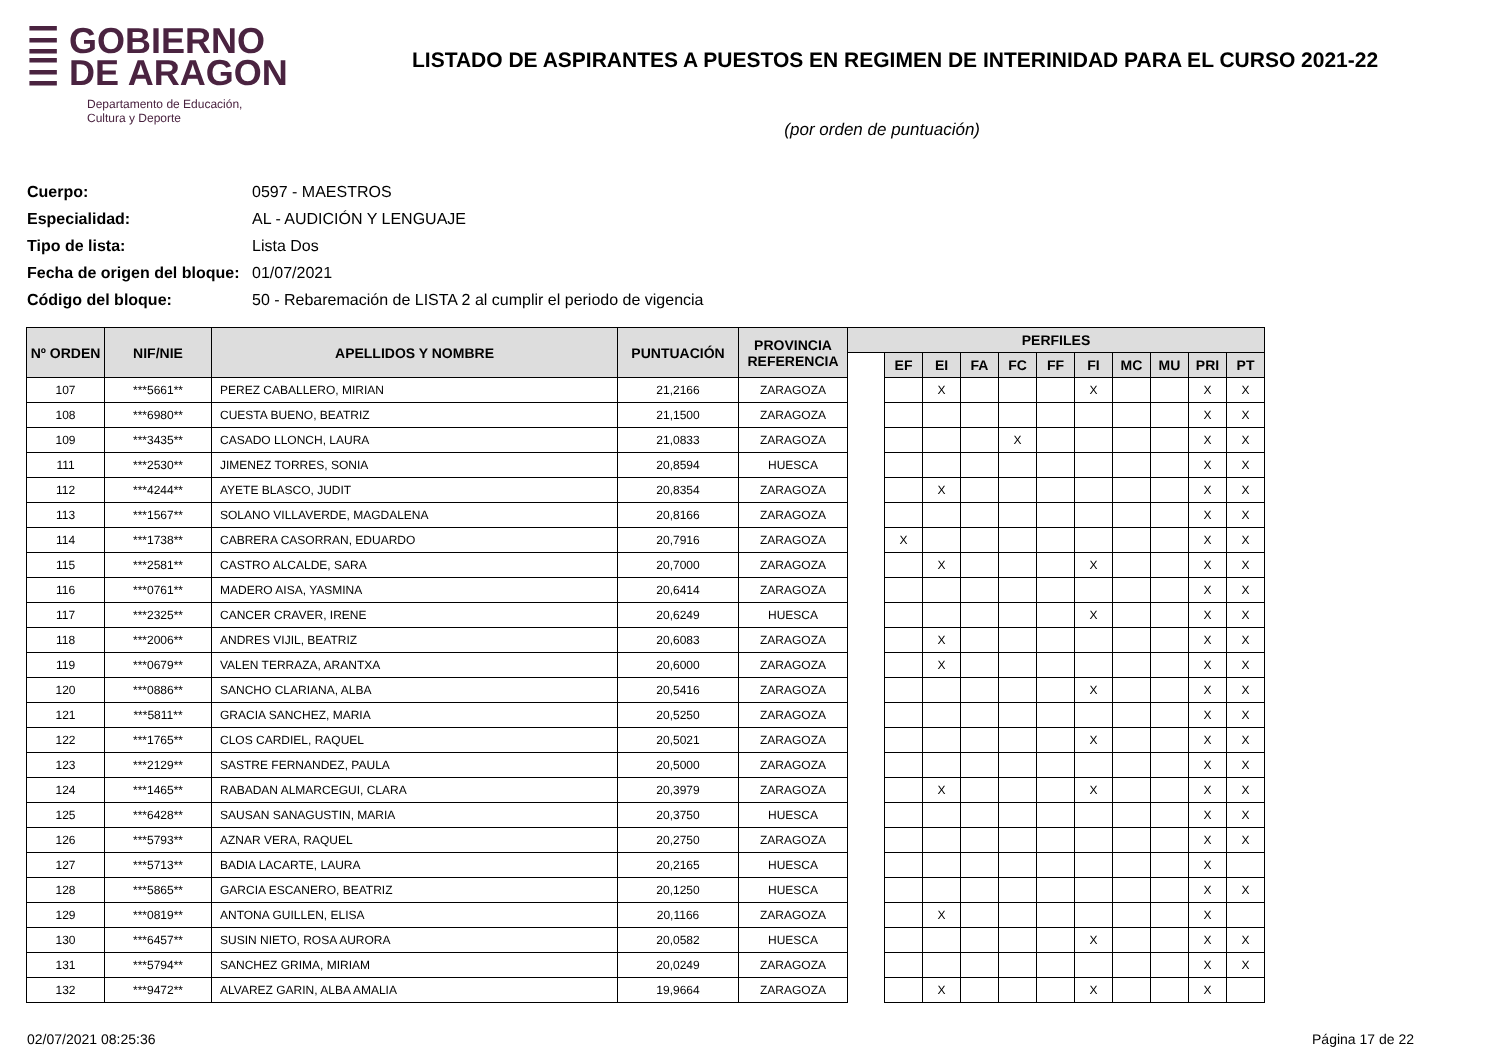☰ GOBIERNO
☰ DE ARAGON
Departamento de Educación,
Cultura y Deporte
LISTADO DE ASPIRANTES A PUESTOS EN REGIMEN DE INTERINIDAD PARA EL CURSO 2021-22
(por orden de puntuación)
Cuerpo: 0597 - MAESTROS
Especialidad: AL - AUDICIÓN Y LENGUAJE
Tipo de lista: Lista Dos
Fecha de origen del bloque: 01/07/2021
Código del bloque: 50 - Rebaremación de LISTA 2 al cumplir el periodo de vigencia
| Nº ORDEN | NIF/NIE | APELLIDOS Y NOMBRE | PUNTUACIÓN | PROVINCIA REFERENCIA | PERFILES | | | | | | | | | | |
| --- | --- | --- | --- | --- | --- | --- | --- | --- | --- | --- | --- | --- | --- | --- | --- |
| | | | | | | EF | EI | FA | FC | FF | FI | MC | MU | PRI | PT |
| 107 | ***5661** | PEREZ CABALLERO, MIRIAN | 21,2166 | ZARAGOZA | | | X | | | | X | | | X | X |
| 108 | ***6980** | CUESTA BUENO, BEATRIZ | 21,1500 | ZARAGOZA | | | | | | | | | | X | X |
| 109 | ***3435** | CASADO LLONCH, LAURA | 21,0833 | ZARAGOZA | | | | | X | | | | | X | X |
| 111 | ***2530** | JIMENEZ TORRES, SONIA | 20,8594 | HUESCA | | | | | | | | | | X | X |
| 112 | ***4244** | AYETE BLASCO, JUDIT | 20,8354 | ZARAGOZA | | | X | | | | | | | X | X |
| 113 | ***1567** | SOLANO VILLAVERDE, MAGDALENA | 20,8166 | ZARAGOZA | | | | | | | | | | X | X |
| 114 | ***1738** | CABRERA CASORRAN, EDUARDO | 20,7916 | ZARAGOZA | | X | | | | | | | | X | X |
| 115 | ***2581** | CASTRO ALCALDE, SARA | 20,7000 | ZARAGOZA | | | X | | | | X | | | X | X |
| 116 | ***0761** | MADERO AISA, YASMINA | 20,6414 | ZARAGOZA | | | | | | | | | | X | X |
| 117 | ***2325** | CANCER CRAVER, IRENE | 20,6249 | HUESCA | | | | | | | X | | | X | X |
| 118 | ***2006** | ANDRES VIJIL, BEATRIZ | 20,6083 | ZARAGOZA | | | X | | | | | | | X | X |
| 119 | ***0679** | VALEN TERRAZA, ARANTXA | 20,6000 | ZARAGOZA | | | X | | | | | | | X | X |
| 120 | ***0886** | SANCHO CLARIANA, ALBA | 20,5416 | ZARAGOZA | | | | | | | X | | | X | X |
| 121 | ***5811** | GRACIA SANCHEZ, MARIA | 20,5250 | ZARAGOZA | | | | | | | | | | X | X |
| 122 | ***1765** | CLOS CARDIEL, RAQUEL | 20,5021 | ZARAGOZA | | | | | | | X | | | X | X |
| 123 | ***2129** | SASTRE FERNANDEZ, PAULA | 20,5000 | ZARAGOZA | | | | | | | | | | X | X |
| 124 | ***1465** | RABADAN ALMARCEGUI, CLARA | 20,3979 | ZARAGOZA | | | X | | | | X | | | X | X |
| 125 | ***6428** | SAUSAN SANAGUSTIN, MARIA | 20,3750 | HUESCA | | | | | | | | | | X | X |
| 126 | ***5793** | AZNAR VERA, RAQUEL | 20,2750 | ZARAGOZA | | | | | | | | | | X | X |
| 127 | ***5713** | BADIA LACARTE, LAURA | 20,2165 | HUESCA | | | | | | | | | | X | |
| 128 | ***5865** | GARCIA ESCANERO, BEATRIZ | 20,1250 | HUESCA | | | | | | | | | | X | X |
| 129 | ***0819** | ANTONA GUILLEN, ELISA | 20,1166 | ZARAGOZA | | | X | | | | | | | X | |
| 130 | ***6457** | SUSIN NIETO, ROSA AURORA | 20,0582 | HUESCA | | | | | | | X | | | X | X |
| 131 | ***5794** | SANCHEZ GRIMA, MIRIAM | 20,0249 | ZARAGOZA | | | | | | | | | | X | X |
| 132 | ***9472** | ALVAREZ GARIN, ALBA AMALIA | 19,9664 | ZARAGOZA | | | X | | | | X | | | X | |
02/07/2021 08:25:36 Página 17 de 22